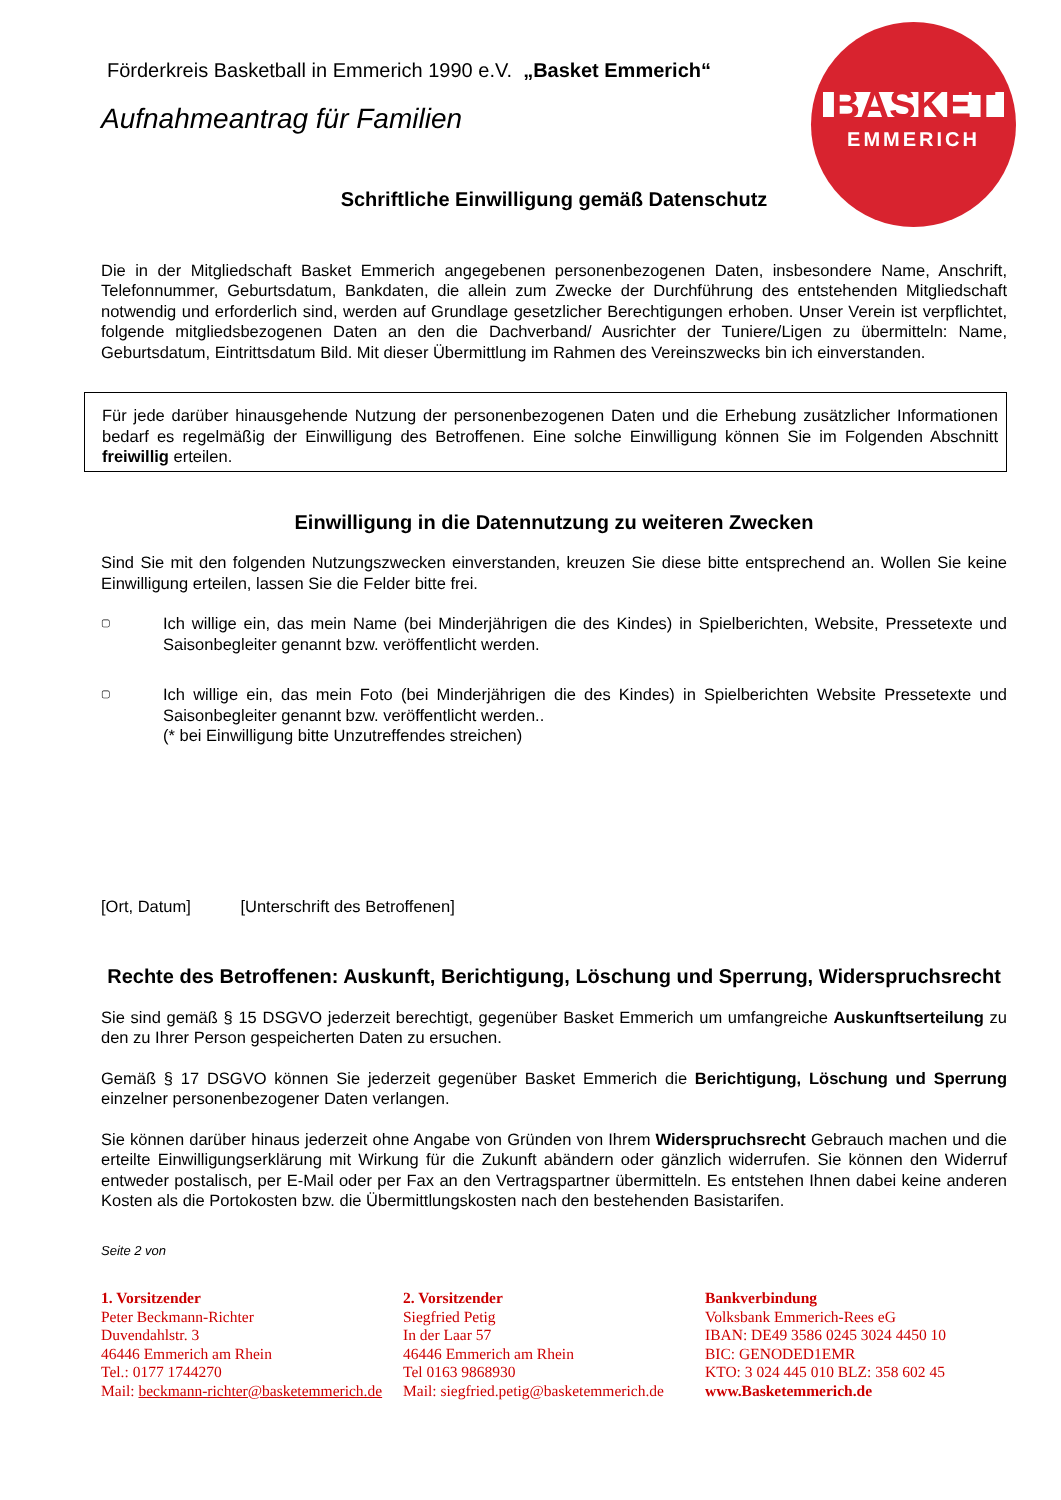BASKET
EMMERICH
Förderkreis Basketball in Emmerich 1990 e.V. „Basket Emmerich“
Aufnahmeantrag für Familien
Schriftliche Einwilligung gemäß Datenschutz
Die in der Mitgliedschaft Basket Emmerich angegebenen personenbezogenen Daten, insbesondere Name, Anschrift, Telefonnummer, Geburtsdatum, Bankdaten, die allein zum Zwecke der Durchführung des entstehenden Mitgliedschaft notwendig und erforderlich sind, werden auf Grundlage gesetzlicher Berechtigungen erhoben. Unser Verein ist verpflichtet, folgende mitgliedsbezogenen Daten an den die Dachverband/ Ausrichter der Tuniere/Ligen zu übermitteln: Name, Geburtsdatum, Eintrittsdatum Bild. Mit dieser Übermittlung im Rahmen des Vereinszwecks bin ich einverstanden.
Für jede darüber hinausgehende Nutzung der personenbezogenen Daten und die Erhebung zusätzlicher Informationen bedarf es regelmäßig der Einwilligung des Betroffenen. Eine solche Einwilligung können Sie im Folgenden Abschnitt freiwillig erteilen.
Einwilligung in die Datennutzung zu weiteren Zwecken
Sind Sie mit den folgenden Nutzungszwecken einverstanden, kreuzen Sie diese bitte entsprechend an. Wollen Sie keine Einwilligung erteilen, lassen Sie die Felder bitte frei.
▢
Ich willige ein, das mein Name (bei Minderjährigen die des Kindes) in Spielberichten, Website, Pressetexte und Saisonbegleiter genannt bzw. veröffentlicht werden.
▢
Ich willige ein, das mein Foto (bei Minderjährigen die des Kindes) in Spielberichten Website Pressetexte und Saisonbegleiter genannt bzw. veröffentlicht werden..
(* bei Einwilligung bitte Unzutreffendes streichen)
[Ort, Datum] [Unterschrift des Betroffenen]
Rechte des Betroffenen: Auskunft, Berichtigung, Löschung und Sperrung, Widerspruchsrecht
Sie sind gemäß § 15 DSGVO jederzeit berechtigt, gegenüber Basket Emmerich um umfangreiche Auskunftserteilung zu den zu Ihrer Person gespeicherten Daten zu ersuchen.
Gemäß § 17 DSGVO können Sie jederzeit gegenüber Basket Emmerich die Berichtigung, Löschung und Sperrung einzelner personenbezogener Daten verlangen.
Sie können darüber hinaus jederzeit ohne Angabe von Gründen von Ihrem Widerspruchsrecht Gebrauch machen und die erteilte Einwilligungserklärung mit Wirkung für die Zukunft abändern oder gänzlich widerrufen. Sie können den Widerruf entweder postalisch, per E-Mail oder per Fax an den Vertragspartner übermitteln. Es entstehen Ihnen dabei keine anderen Kosten als die Portokosten bzw. die Übermittlungskosten nach den bestehenden Basistarifen.
Seite 2 von
1. Vorsitzender
Peter Beckmann-Richter
Duvendahlstr. 3
46446 Emmerich am Rhein
Tel.: 0177 1744270
Mail: beckmann-richter@basketemmerich.de
2. Vorsitzender
Siegfried Petig
In der Laar 57
46446 Emmerich am Rhein
Tel 0163 9868930
Mail: siegfried.petig@basketemmerich.de
Bankverbindung
Volksbank Emmerich-Rees eG
IBAN: DE49 3586 0245 3024 4450 10
BIC: GENODED1EMR
KTO: 3 024 445 010 BLZ: 358 602 45
www.Basketemmerich.de